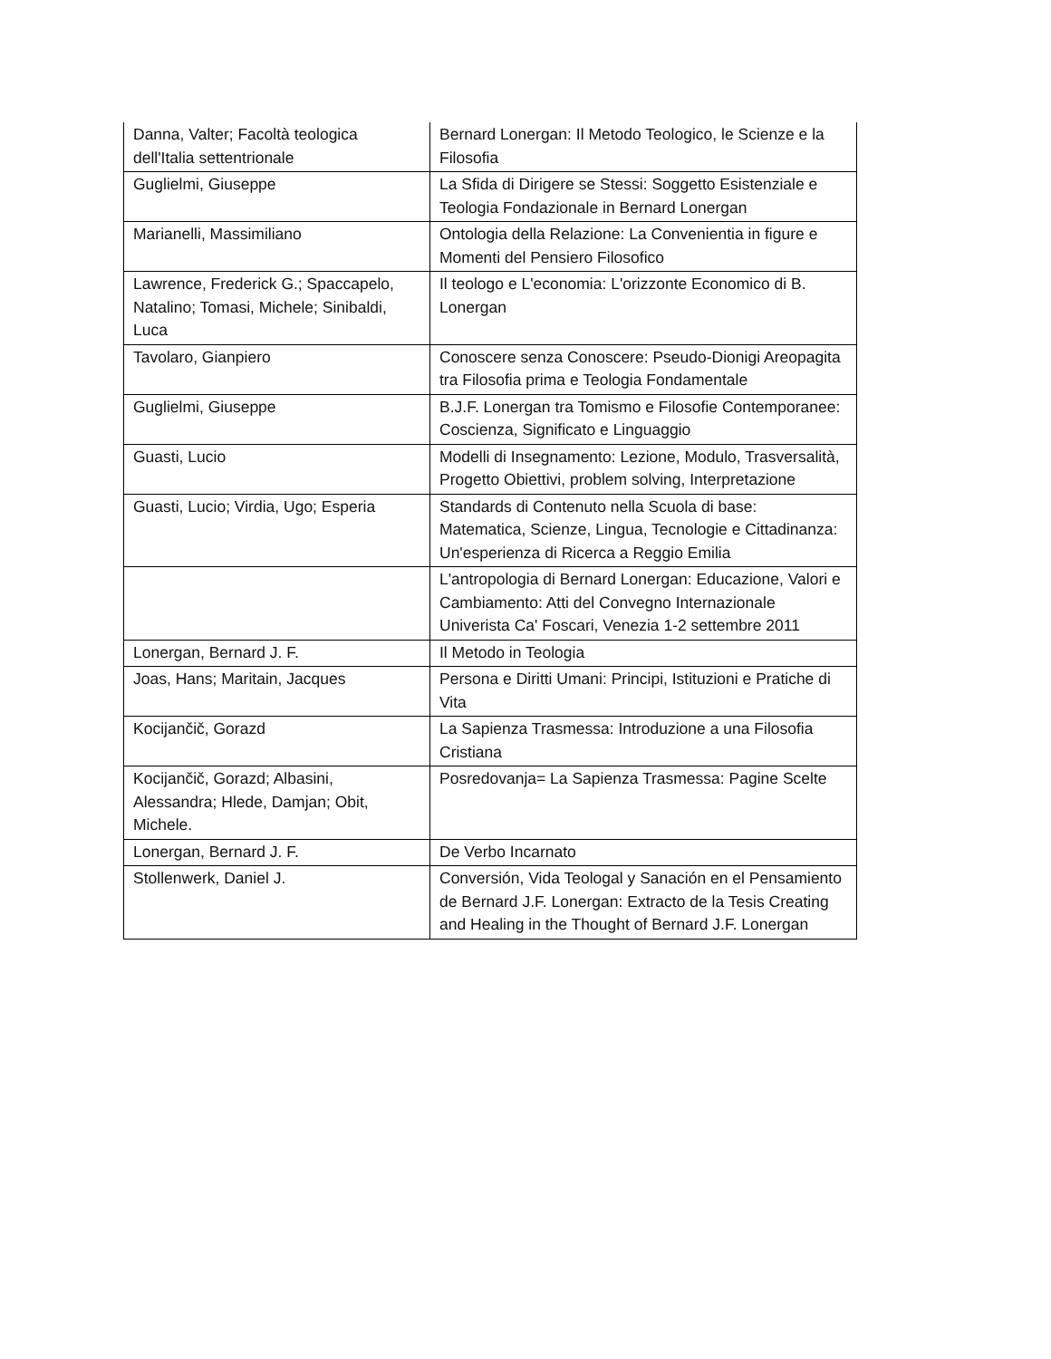| Danna, Valter; Facoltà teologica dell'Italia settentrionale | Bernard Lonergan: Il Metodo Teologico, le Scienze e la Filosofia |
| Guglielmi, Giuseppe | La Sfida di Dirigere se Stessi: Soggetto Esistenziale e Teologia Fondazionale in Bernard Lonergan |
| Marianelli, Massimiliano | Ontologia della Relazione: La Convenientia in figure e Momenti del Pensiero Filosofico |
| Lawrence, Frederick G.; Spaccapelo, Natalino; Tomasi, Michele; Sinibaldi, Luca | Il teologo e L'economia: L'orizzonte Economico di B. Lonergan |
| Tavolaro, Gianpiero | Conoscere senza Conoscere: Pseudo-Dionigi Areopagita tra Filosofia prima e Teologia Fondamentale |
| Guglielmi, Giuseppe | B.J.F. Lonergan tra Tomismo e Filosofie Contemporanee: Coscienza, Significato e Linguaggio |
| Guasti, Lucio | Modelli di Insegnamento: Lezione, Modulo, Trasversalità, Progetto Obiettivi, problem solving, Interpretazione |
| Guasti, Lucio; Virdia, Ugo; Esperia | Standards di Contenuto nella Scuola di base: Matematica, Scienze, Lingua, Tecnologie e Cittadinanza: Un'esperienza di Ricerca a Reggio Emilia |
| | L'antropologia di Bernard Lonergan: Educazione, Valori e Cambiamento: Atti del Convegno Internazionale Univerista Ca' Foscari, Venezia 1-2 settembre 2011 |
| Lonergan, Bernard J. F. | Il Metodo in Teologia |
| Joas, Hans; Maritain, Jacques | Persona e Diritti Umani: Principi, Istituzioni e Pratiche di Vita |
| Kocijančič, Gorazd | La Sapienza Trasmessa: Introduzione a una Filosofia Cristiana |
| Kocijančič, Gorazd; Albasini, Alessandra; Hlede, Damjan; Obit, Michele. | Posredovanja= La Sapienza Trasmessa: Pagine Scelte |
| Lonergan, Bernard J. F. | De Verbo Incarnato |
| Stollenwerk, Daniel J. | Conversión, Vida Teologal y Sanación en el Pensamiento de Bernard J.F. Lonergan: Extracto de la Tesis Creating and Healing in the Thought of Bernard J.F. Lonergan |